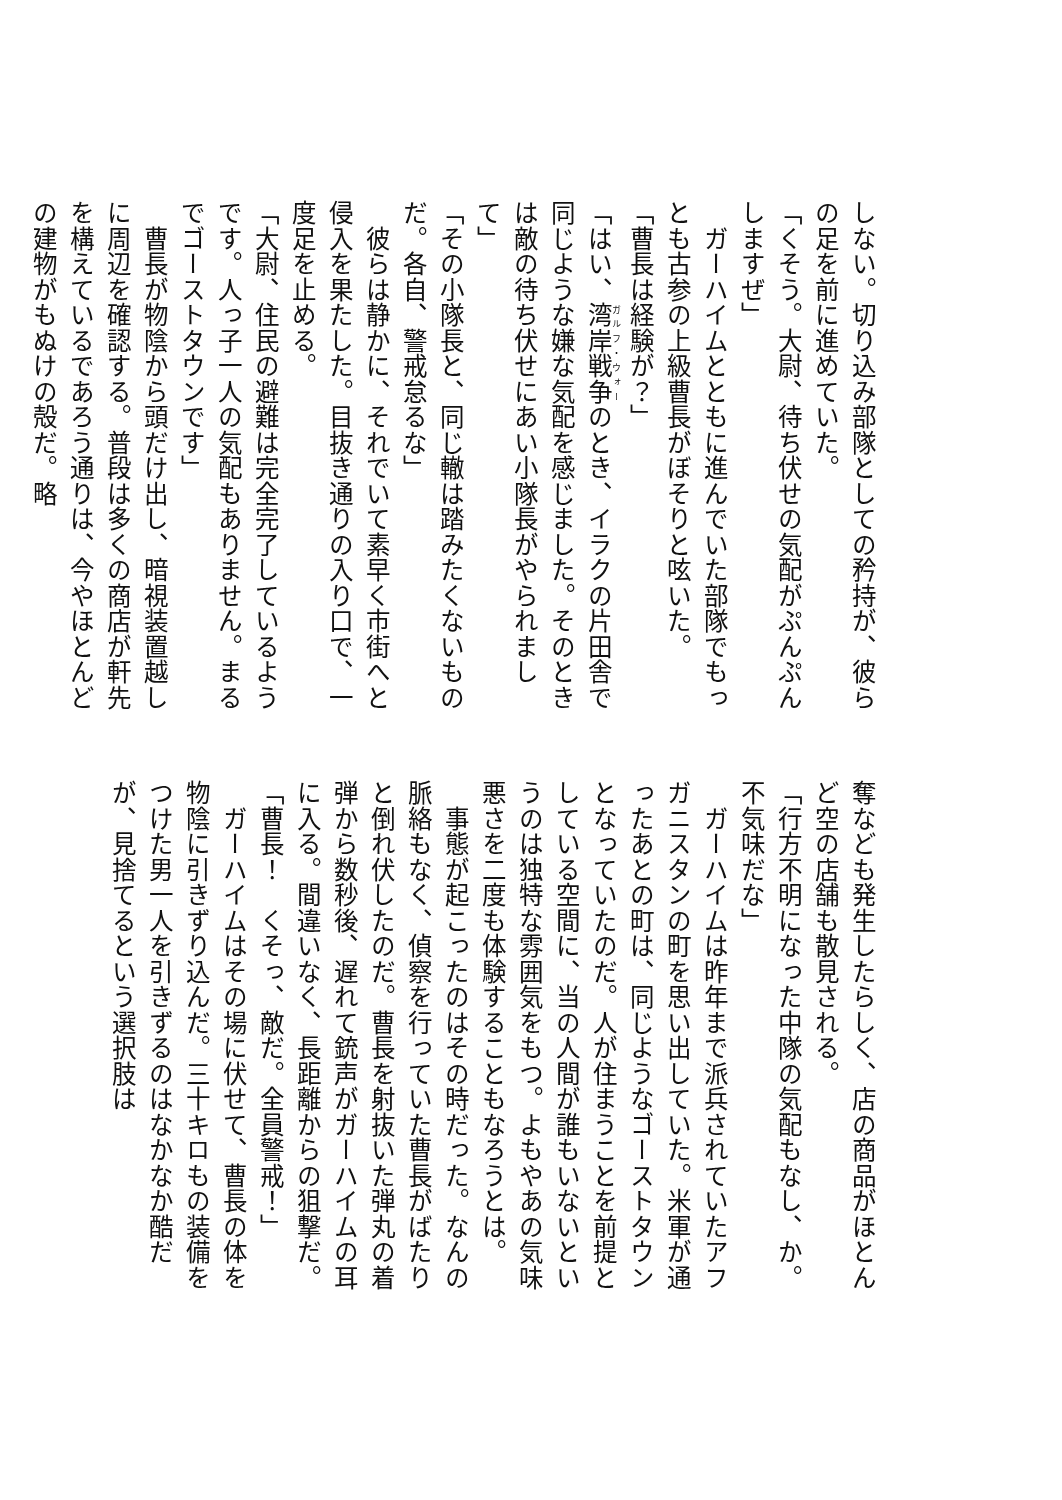しない。切り込み部隊としての矜持が、彼らの足を前に進めていた。
「くそう。大尉、待ち伏せの気配がぷんぷんしますぜ」
　ガーハイムとともに進んでいた部隊でもっとも古参の上級曹長がぼそりと呟いた。
「曹長は経験が？」
「はい、湾岸戦争のとき、イラクの片田舎で同じような嫌な気配を感じました。そのときは敵の待ち伏せにあい小隊長がやられまして」
「その小隊長と、同じ轍は踏みたくないものだ。各自、警戒怠るな」
　彼らは静かに、それでいて素早く市街へと侵入を果たした。目抜き通りの入り口で、一度足を止める。
「大尉、住民の避難は完全完了しているようです。人っ子一人の気配もありません。まるでゴーストタウンです」
　曹長が物陰から頭だけ出し、暗視装置越しに周辺を確認する。普段は多くの商店が軒先を構えているであろう通りは、今やほとんどの建物がもぬけの殻だ。略
奪なども発生したらしく、店の商品がほとんど空の店舗も散見される。
「行方不明になった中隊の気配もなし、か。不気味だな」
　ガーハイムは昨年まで派兵されていたアフガニスタンの町を思い出していた。米軍が通ったあとの町は、同じようなゴーストタウンとなっていたのだ。人が住まうことを前提としている空間に、当の人間が誰もいないというのは独特な雰囲気をもつ。よもやあの気味悪さを二度も体験することもなろうとは。
　事態が起こったのはその時だった。なんの脈絡もなく、偵察を行っていた曹長がばたりと倒れ伏したのだ。曹長を射抜いた弾丸の着弾から数秒後、遅れて銃声がガーハイムの耳に入る。間違いなく、長距離からの狙撃だ。
「曹長！　くそっ、敵だ。全員警戒！」
　ガーハイムはその場に伏せて、曹長の体を物陰に引きずり込んだ。三十キロもの装備をつけた男一人を引きずるのはなかなか酷だが、見捨てるという選択肢は